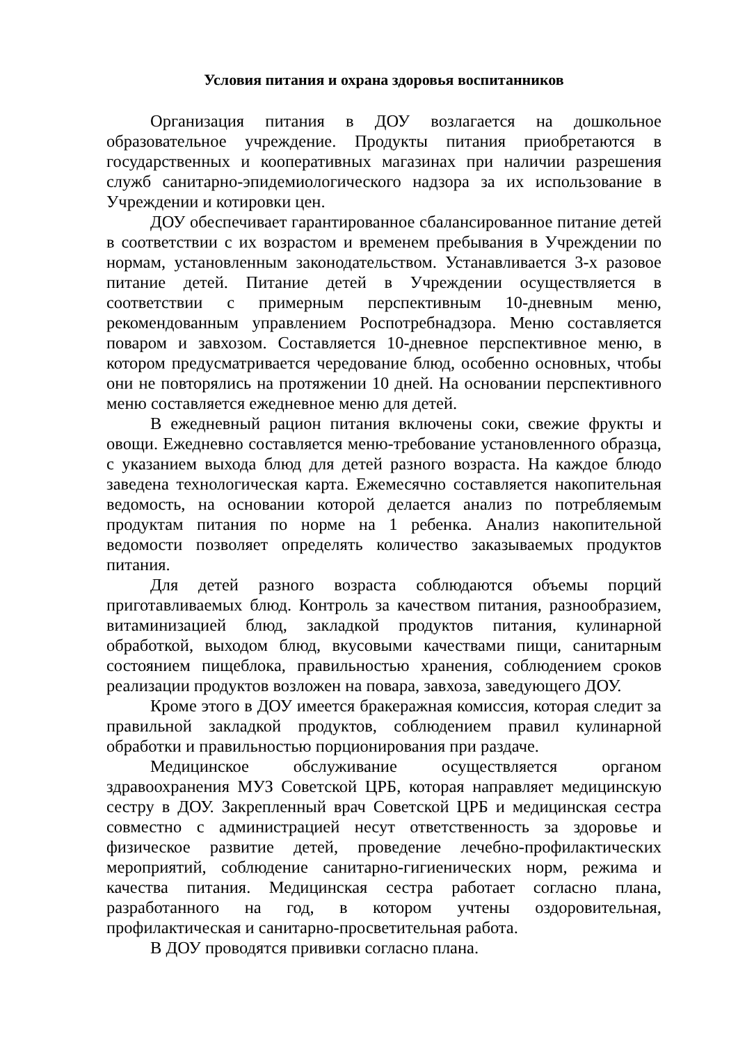Условия питания и охрана здоровья воспитанников
Организация питания в ДОУ возлагается на дошкольное образовательное учреждение. Продукты питания приобретаются в государственных и кооперативных магазинах при наличии разрешения служб санитарно-эпидемиологического надзора за их использование в Учреждении и котировки цен.
ДОУ обеспечивает гарантированное сбалансированное питание детей в соответствии с их возрастом и временем пребывания в Учреждении по нормам, установленным законодательством. Устанавливается 3-х разовое питание детей. Питание детей в Учреждении осуществляется в соответствии с примерным перспективным 10-дневным меню, рекомендованным управлением Роспотребнадзора. Меню составляется поваром и завхозом. Составляется 10-дневное перспективное меню, в котором предусматривается чередование блюд, особенно основных, чтобы они не повторялись на протяжении 10 дней. На основании перспективного меню составляется ежедневное меню для детей.
В ежедневный рацион питания включены соки, свежие фрукты и овощи. Ежедневно составляется меню-требование установленного образца, с указанием выхода блюд для детей разного возраста. На каждое блюдо заведена технологическая карта. Ежемесячно составляется накопительная ведомость, на основании которой делается анализ по потребляемым продуктам питания по норме на 1 ребенка. Анализ накопительной ведомости позволяет определять количество заказываемых продуктов питания.
Для детей разного возраста соблюдаются объемы порций приготавливаемых блюд. Контроль за качеством питания, разнообразием, витаминизацией блюд, закладкой продуктов питания, кулинарной обработкой, выходом блюд, вкусовыми качествами пищи, санитарным состоянием пищеблока, правильностью хранения, соблюдением сроков реализации продуктов возложен на повара, завхоза, заведующего ДОУ.
Кроме этого в ДОУ имеется бракеражная комиссия, которая следит за правильной закладкой продуктов, соблюдением правил кулинарной обработки и правильностью порционирования при раздаче.
Медицинское обслуживание осуществляется органом здравоохранения МУЗ Советской ЦРБ, которая направляет медицинскую сестру в ДОУ. Закрепленный врач Советской ЦРБ и медицинская сестра совместно с администрацией несут ответственность за здоровье и физическое развитие детей, проведение лечебно-профилактических мероприятий, соблюдение санитарно-гигиенических норм, режима и качества питания. Медицинская сестра работает согласно плана, разработанного на год, в котором учтены оздоровительная, профилактическая и санитарно-просветительная работа.
В ДОУ проводятся прививки согласно плана.